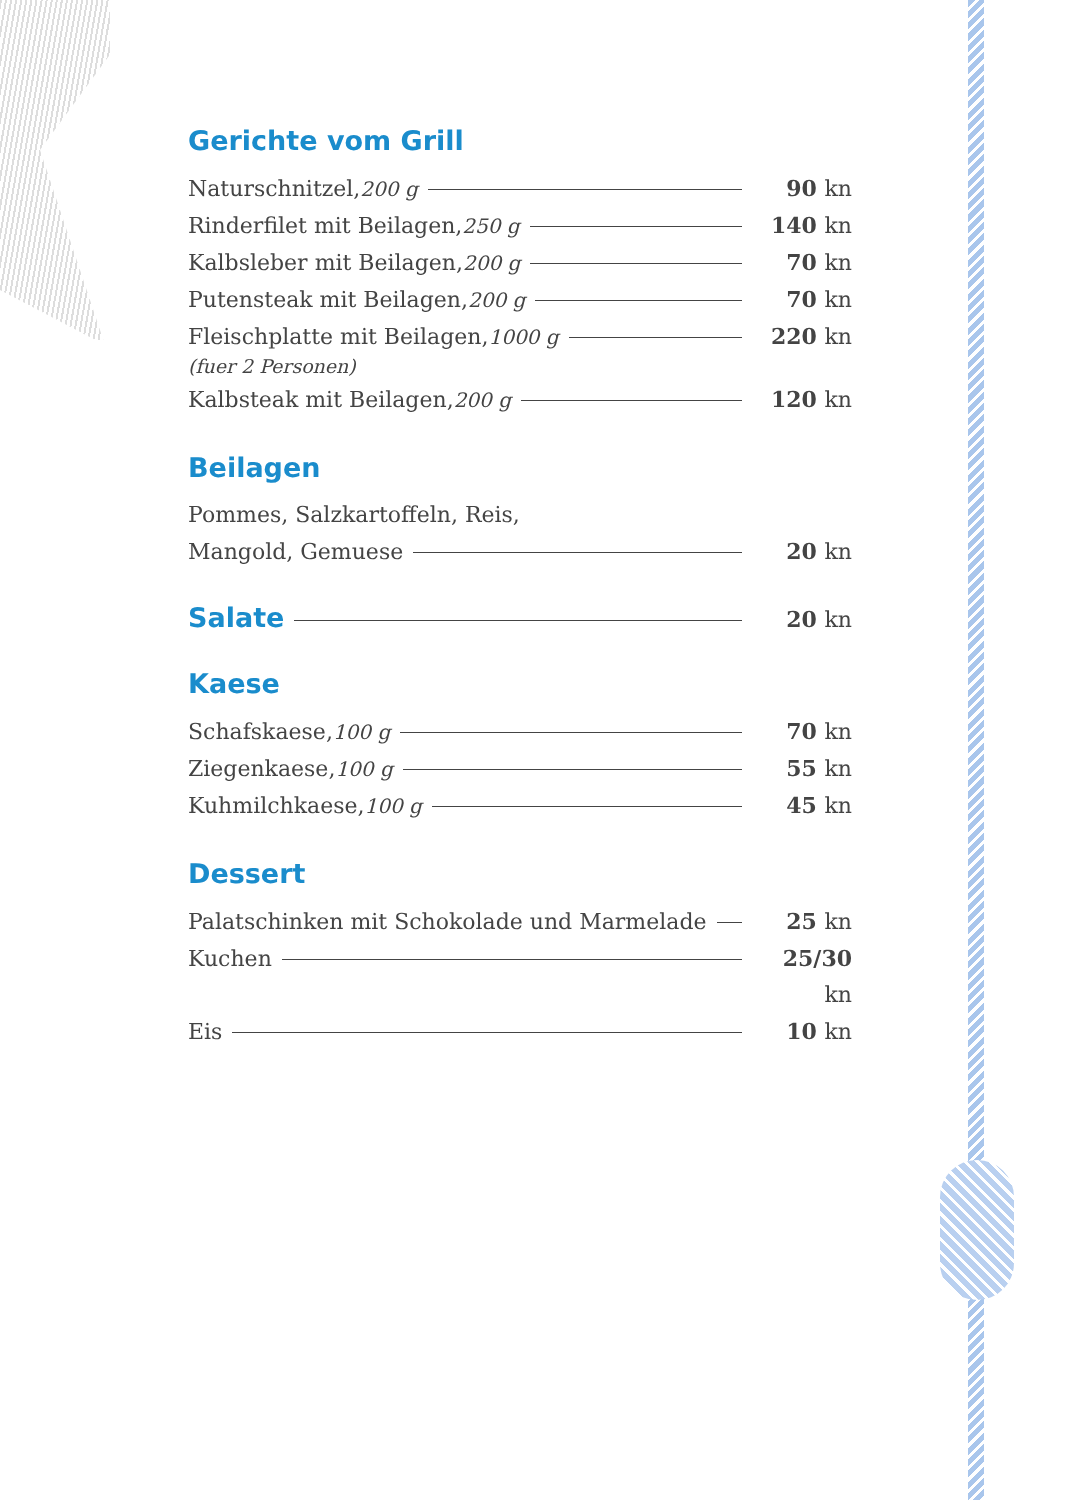Gerichte vom Grill
Naturschnitzel, 200 g 90 kn
Rinderfilet mit Beilagen, 250 g 140 kn
Kalbsleber mit Beilagen, 200 g 70 kn
Putensteak mit Beilagen, 200 g 70 kn
Fleischplatte mit Beilagen, 1000 g 220 kn
(fuer 2 Personen)
Kalbsteak mit Beilagen, 200 g 120 kn
Beilagen
Pommes, Salzkartoffeln, Reis,
Mangold, Gemuese 20 kn
Salate
20 kn
Kaese
Schafskaese, 100 g 70 kn
Ziegenkaese, 100 g 55 kn
Kuhmilchkaese, 100 g 45 kn
Dessert
Palatschinken mit Schokolade und Marmelade 25 kn
Kuchen 25/30 kn
Eis 10 kn